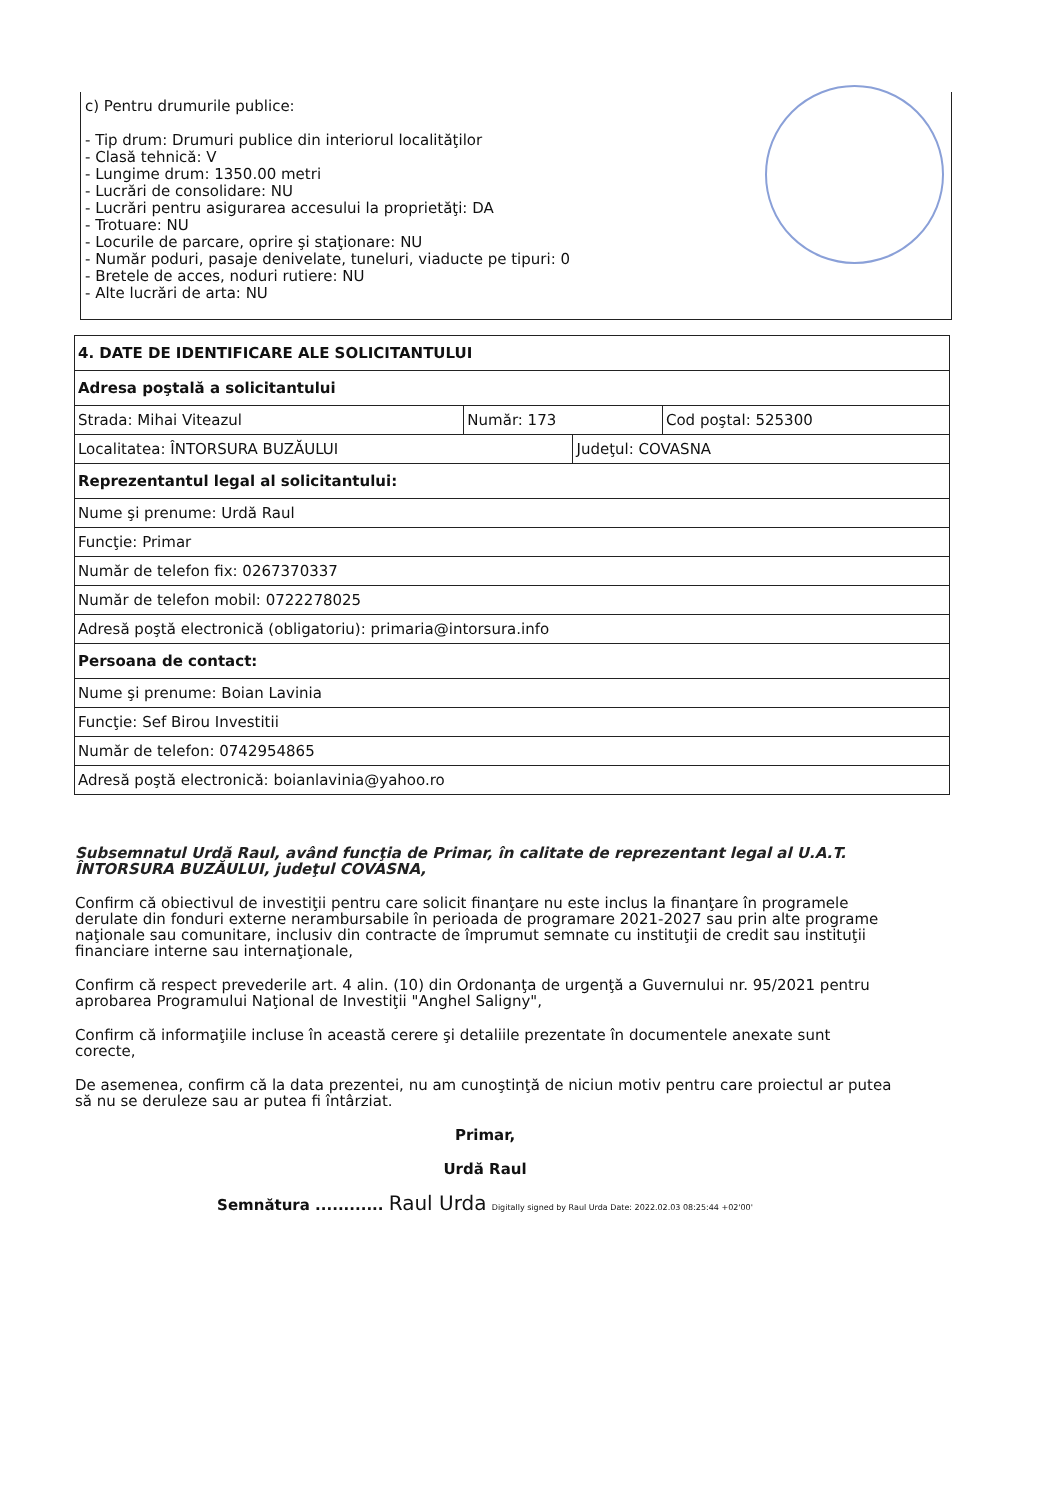c) Pentru drumurile publice:
- Tip drum: Drumuri publice din interiorul localităţilor
- Clasă tehnică: V
- Lungime drum: 1350.00 metri
- Lucrări de consolidare: NU
- Lucrări pentru asigurarea accesului la proprietăţi: DA
- Trotuare: NU
- Locurile de parcare, oprire şi staţionare: NU
- Număr poduri, pasaje denivelate, tuneluri, viaducte pe tipuri: 0
- Bretele de acces, noduri rutiere: NU
- Alte lucrări de arta: NU
| 4. DATE DE IDENTIFICARE ALE SOLICITANTULUI | | | |
| Adresa poştală a solicitantului | | | |
| Strada: Mihai Viteazul | Număr: 173 | | Cod poştal: 525300 |
| Localitatea: ÎNTORSURA BUZĂULUI | | Judeţul: COVASNA | |
| Reprezentantul legal al solicitantului: | | | |
| Nume şi prenume: Urdă Raul | | | |
| Funcţie: Primar | | | |
| Număr de telefon fix: 0267370337 | | | |
| Număr de telefon mobil: 0722278025 | | | |
| Adresă poştă electronică (obligatoriu): primaria@intorsura.info | | | |
| Persoana de contact: | | | |
| Nume şi prenume: Boian Lavinia | | | |
| Funcţie: Sef Birou Investitii | | | |
| Număr de telefon: 0742954865 | | | |
| Adresă poştă electronică: boianlavinia@yahoo.ro | | | |
Subsemnatul Urdă Raul, având funcţia de Primar, în calitate de reprezentant legal al U.A.T. ÎNTORSURA BUZĂULUI, judeţul COVASNA,
Confirm că obiectivul de investiţii pentru care solicit finanţare nu este inclus la finanţare în programele derulate din fonduri externe nerambursabile în perioada de programare 2021-2027 sau prin alte programe naţionale sau comunitare, inclusiv din contracte de împrumut semnate cu instituţii de credit sau instituţii financiare interne sau internaţionale,
Confirm că respect prevederile art. 4 alin. (10) din Ordonanţa de urgenţă a Guvernului nr. 95/2021 pentru aprobarea Programului Naţional de Investiţii "Anghel Saligny",
Confirm că informaţiile incluse în această cerere şi detaliile prezentate în documentele anexate sunt corecte,
De asemenea, confirm că la data prezentei, nu am cunoştinţă de niciun motiv pentru care proiectul ar putea să nu se deruleze sau ar putea fi întârziat.
Primar,
Urdă Raul
Semnătura ............ Raul Urda Digitally signed by Raul Urda Date: 2022.02.03 08:25:44 +02'00'